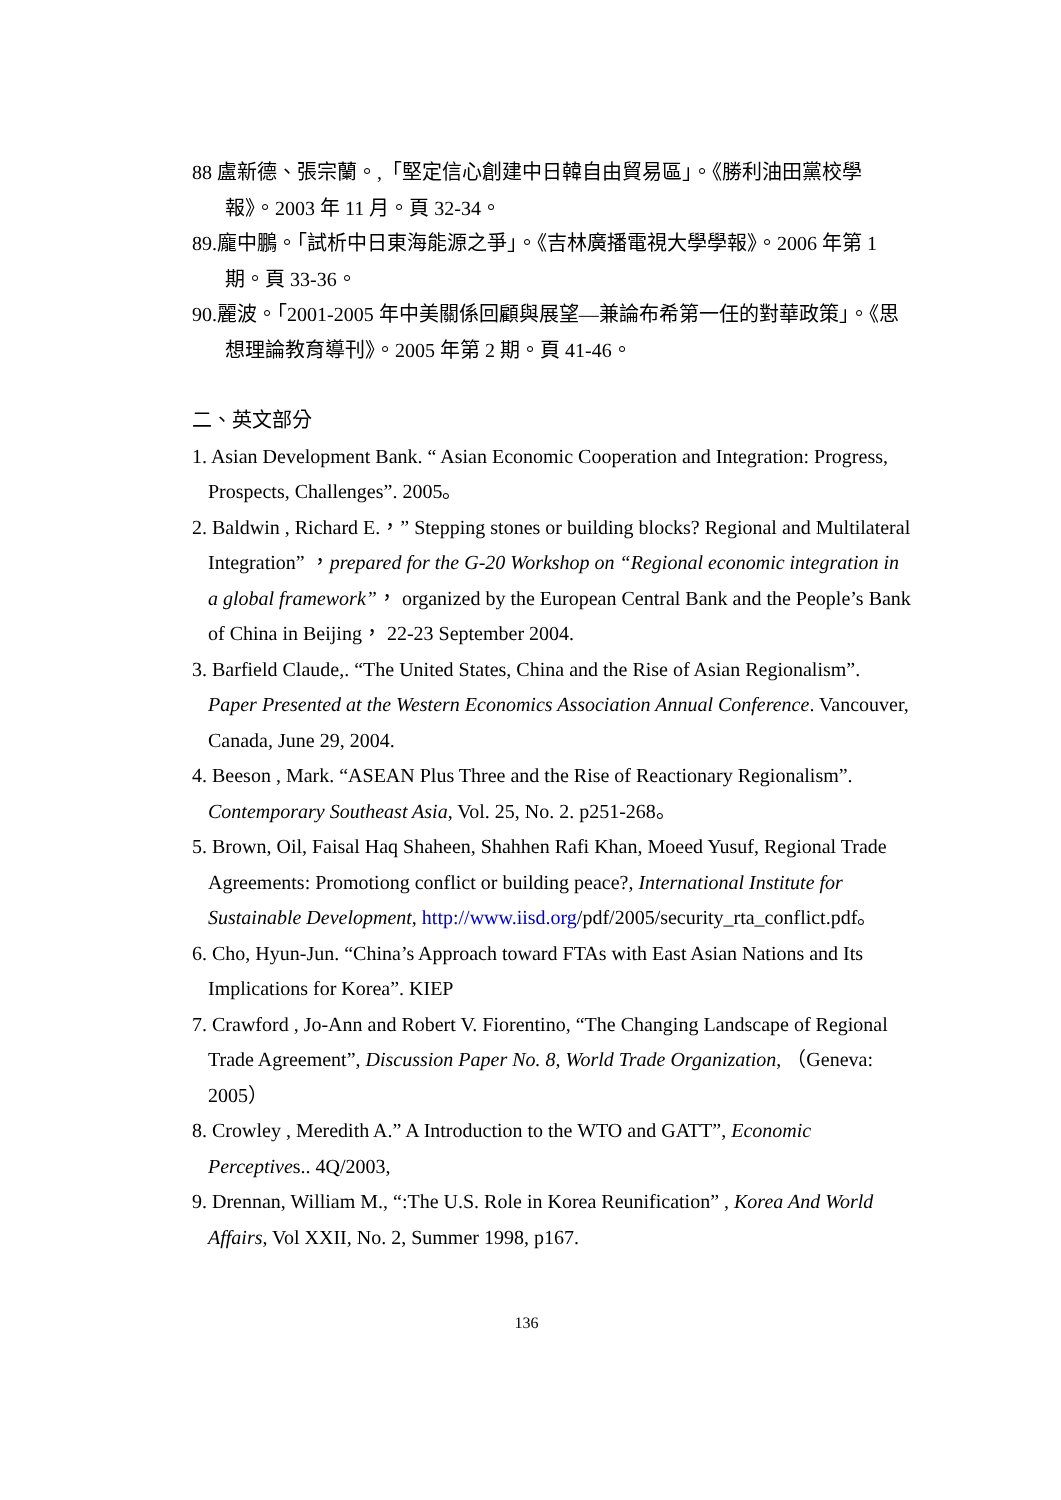88 盧新德、張宗蘭。,「堅定信心創建中日韓自由貿易區」。《勝利油田黨校學報》。2003 年 11 月。頁 32-34。
89.龐中鵬。「試析中日東海能源之爭」。《吉林廣播電視大學學報》。2006 年第 1 期。頁 33-36。
90.麗波。「2001-2005 年中美關係回顧與展望—兼論布希第一任的對華政策」。《思想理論教育導刊》。2005 年第 2 期。頁 41-46。
二、英文部分
1. Asian Development Bank. “ Asian Economic Cooperation and Integration: Progress, Prospects, Challenges”. 2005。
2. Baldwin , Richard E.，” Stepping stones or building blocks? Regional and Multilateral Integration” ，prepared for the G-20 Workshop on “Regional economic integration in a global framework”， organized by the European Central Bank and the People’s Bank of China in Beijing， 22-23 September 2004.
3. Barfield Claude,. “The United States, China and the Rise of Asian Regionalism”. Paper Presented at the Western Economics Association Annual Conference. Vancouver, Canada, June 29, 2004.
4. Beeson , Mark. “ASEAN Plus Three and the Rise of Reactionary Regionalism”. Contemporary Southeast Asia, Vol. 25, No. 2. p251-268。
5. Brown, Oil, Faisal Haq Shaheen, Shahhen Rafi Khan, Moeed Yusuf, Regional Trade Agreements: Promotiong conflict or building peace?, International Institute for Sustainable Development, http://www.iisd.org/pdf/2005/security_rta_conflict.pdf。
6. Cho, Hyun-Jun. “China’s Approach toward FTAs with East Asian Nations and Its Implications for Korea”. KIEP
7. Crawford , Jo-Ann and Robert V. Fiorentino, “The Changing Landscape of Regional Trade Agreement”, Discussion Paper No. 8, World Trade Organization, （Geneva: 2005）
8. Crowley , Meredith A.” A Introduction to the WTO and GATT”, Economic Perceptives.. 4Q/2003,
9. Drennan, William M., “:The U.S. Role in Korea Reunification” , Korea And World Affairs, Vol XXII, No. 2, Summer 1998, p167.
136